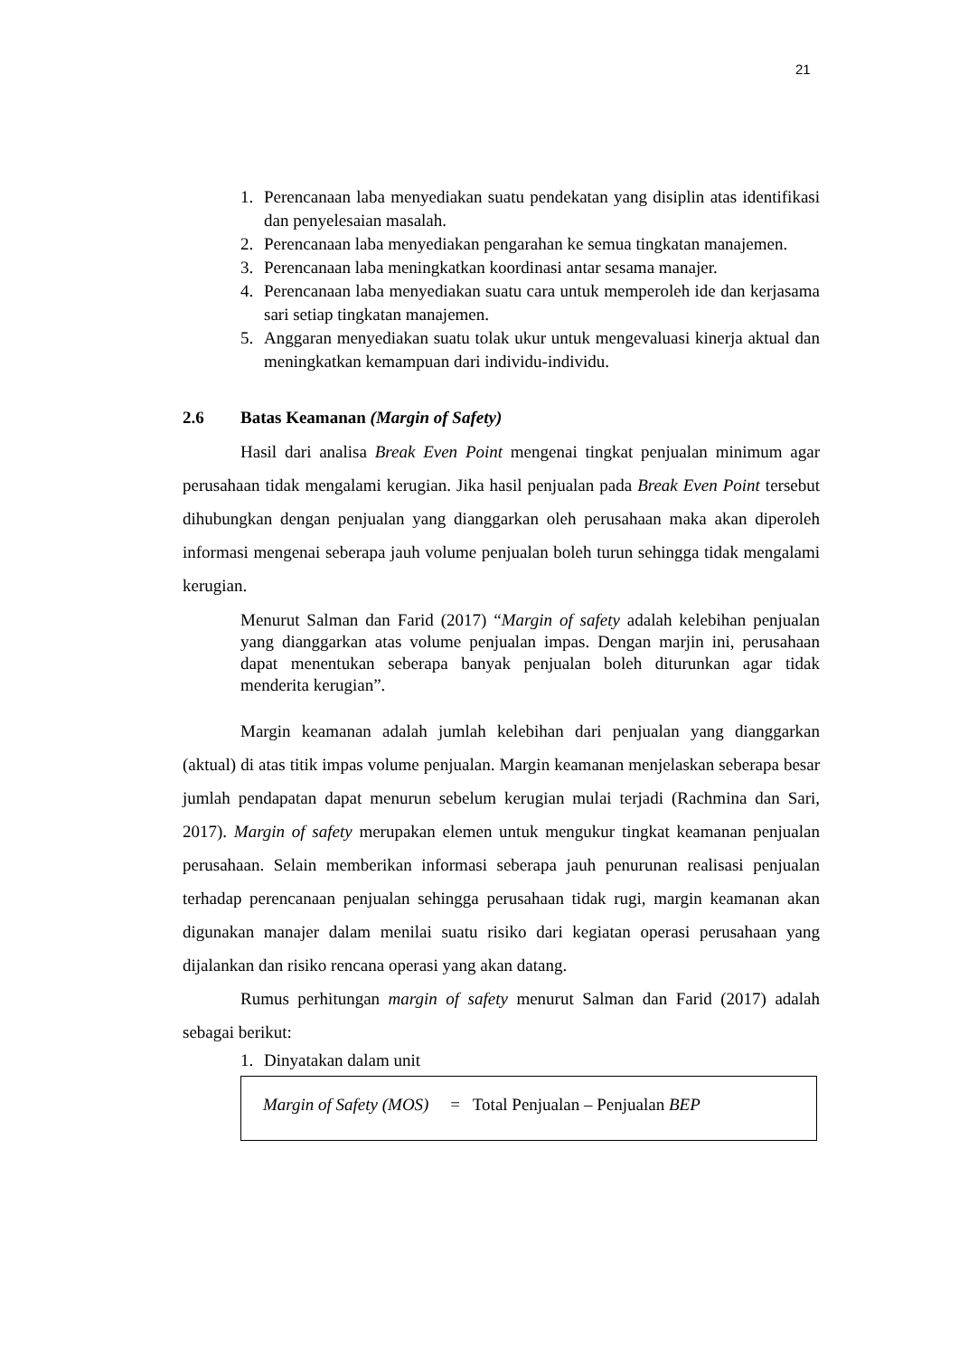21
1. Perencanaan laba menyediakan suatu pendekatan yang disiplin atas identifikasi dan penyelesaian masalah.
2. Perencanaan laba menyediakan pengarahan ke semua tingkatan manajemen.
3. Perencanaan laba meningkatkan koordinasi antar sesama manajer.
4. Perencanaan laba menyediakan suatu cara untuk memperoleh ide dan kerjasama sari setiap tingkatan manajemen.
5. Anggaran menyediakan suatu tolak ukur untuk mengevaluasi kinerja aktual dan meningkatkan kemampuan dari individu-individu.
2.6 Batas Keamanan (Margin of Safety)
Hasil dari analisa Break Even Point mengenai tingkat penjualan minimum agar perusahaan tidak mengalami kerugian. Jika hasil penjualan pada Break Even Point tersebut dihubungkan dengan penjualan yang dianggarkan oleh perusahaan maka akan diperoleh informasi mengenai seberapa jauh volume penjualan boleh turun sehingga tidak mengalami kerugian.
Menurut Salman dan Farid (2017) “Margin of safety adalah kelebihan penjualan yang dianggarkan atas volume penjualan impas. Dengan marjin ini, perusahaan dapat menentukan seberapa banyak penjualan boleh diturunkan agar tidak menderita kerugian”.
Margin keamanan adalah jumlah kelebihan dari penjualan yang dianggarkan (aktual) di atas titik impas volume penjualan. Margin keamanan menjelaskan seberapa besar jumlah pendapatan dapat menurun sebelum kerugian mulai terjadi (Rachmina dan Sari, 2017). Margin of safety merupakan elemen untuk mengukur tingkat keamanan penjualan perusahaan. Selain memberikan informasi seberapa jauh penurunan realisasi penjualan terhadap perencanaan penjualan sehingga perusahaan tidak rugi, margin keamanan akan digunakan manajer dalam menilai suatu risiko dari kegiatan operasi perusahaan yang dijalankan dan risiko rencana operasi yang akan datang.
Rumus perhitungan margin of safety menurut Salman dan Farid (2017) adalah sebagai berikut:
1. Dinyatakan dalam unit
Margin of Safety (MOS) = Total Penjualan – Penjualan BEP